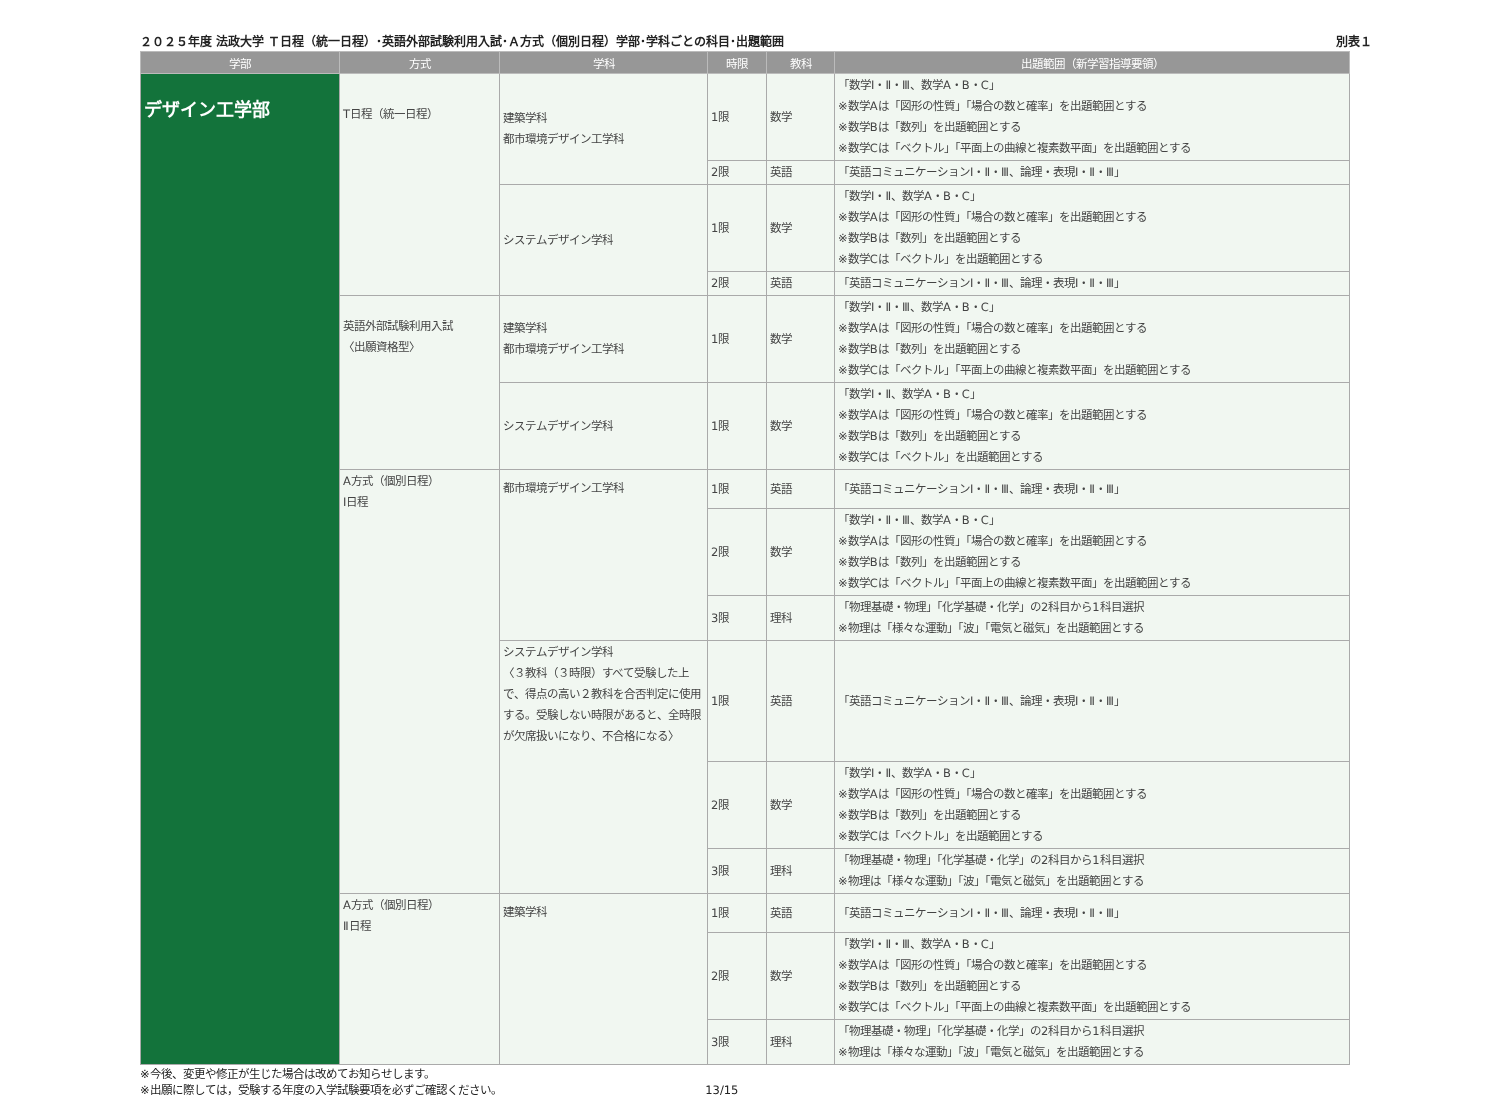２０２５年度 法政大学 Ｔ日程（統一日程）･英語外部試験利用入試･Ａ方式（個別日程）学部･学科ごとの科目･出題範囲 別表１
| 学部 | 方式 | 学科 | 時限 | 教科 | 出題範囲（新学習指導要領） |
| --- | --- | --- | --- | --- | --- |
| デザイン工学部 | T日程（統一日程） | 建築学科 都市環境デザイン工学科 | 1限 | 数学 | 「数学Ⅰ・Ⅱ・Ⅲ、数学A・B・C」 ※数学Aは「図形の性質」「場合の数と確率」を出題範囲とする ※数学Bは「数列」を出題範囲とする ※数学Cは「ベクトル」「平面上の曲線と複素数平面」を出題範囲とする |
| | | | 2限 | 英語 | 「英語コミュニケーションⅠ・Ⅱ・Ⅲ、論理・表現Ⅰ・Ⅱ・Ⅲ」 |
| | | システムデザイン学科 | 1限 | 数学 | 「数学Ⅰ・Ⅱ、数学A・B・C」 ※数学Aは「図形の性質」「場合の数と確率」を出題範囲とする ※数学Bは「数列」を出題範囲とする ※数学Cは「ベクトル」を出題範囲とする |
| | | | 2限 | 英語 | 「英語コミュニケーションⅠ・Ⅱ・Ⅲ、論理・表現Ⅰ・Ⅱ・Ⅲ」 |
| | 英語外部試験利用入試 〈出願資格型〉 | 建築学科 都市環境デザイン工学科 | 1限 | 数学 | 「数学Ⅰ・Ⅱ・Ⅲ、数学A・B・C」 ※数学Aは「図形の性質」「場合の数と確率」を出題範囲とする ※数学Bは「数列」を出題範囲とする ※数学Cは「ベクトル」「平面上の曲線と複素数平面」を出題範囲とする |
| | | システムデザイン学科 | 1限 | 数学 | 「数学Ⅰ・Ⅱ、数学A・B・C」 ※数学Aは「図形の性質」「場合の数と確率」を出題範囲とする ※数学Bは「数列」を出題範囲とする ※数学Cは「ベクトル」を出題範囲とする |
| | A方式（個別日程） Ⅰ日程 | 都市環境デザイン工学科 | 1限 | 英語 | 「英語コミュニケーションⅠ・Ⅱ・Ⅲ、論理・表現Ⅰ・Ⅱ・Ⅲ」 |
| | | | 2限 | 数学 | 「数学Ⅰ・Ⅱ・Ⅲ、数学A・B・C」 ※数学Aは「図形の性質」「場合の数と確率」を出題範囲とする ※数学Bは「数列」を出題範囲とする ※数学Cは「ベクトル」「平面上の曲線と複素数平面」を出題範囲とする |
| | | | 3限 | 理科 | 「物理基礎・物理」「化学基礎・化学」の2科目から1科目選択 ※物理は「様々な運動」「波」「電気と磁気」を出題範囲とする |
| | | システムデザイン学科 〈３教科（３時限）すべて受験した上で、得点の高い２教科を合否判定に使用する。受験しない時限があると、全時限が欠席扱いになり、不合格になる〉 | 1限 | 英語 | 「英語コミュニケーションⅠ・Ⅱ・Ⅲ、論理・表現Ⅰ・Ⅱ・Ⅲ」 |
| | | | 2限 | 数学 | 「数学Ⅰ・Ⅱ、数学A・B・C」 ※数学Aは「図形の性質」「場合の数と確率」を出題範囲とする ※数学Bは「数列」を出題範囲とする ※数学Cは「ベクトル」を出題範囲とする |
| | | | 3限 | 理科 | 「物理基礎・物理」「化学基礎・化学」の2科目から1科目選択 ※物理は「様々な運動」「波」「電気と磁気」を出題範囲とする |
| | A方式（個別日程） Ⅱ日程 | 建築学科 | 1限 | 英語 | 「英語コミュニケーションⅠ・Ⅱ・Ⅲ、論理・表現Ⅰ・Ⅱ・Ⅲ」 |
| | | | 2限 | 数学 | 「数学Ⅰ・Ⅱ・Ⅲ、数学A・B・C」 ※数学Aは「図形の性質」「場合の数と確率」を出題範囲とする ※数学Bは「数列」を出題範囲とする ※数学Cは「ベクトル」「平面上の曲線と複素数平面」を出題範囲とする |
| | | | 3限 | 理科 | 「物理基礎・物理」「化学基礎・化学」の2科目から1科目選択 ※物理は「様々な運動」「波」「電気と磁気」を出題範囲とする |
※今後、変更や修正が生じた場合は改めてお知らせします。
※出願に際しては，受験する年度の入学試験要項を必ずご確認ください。 13/15